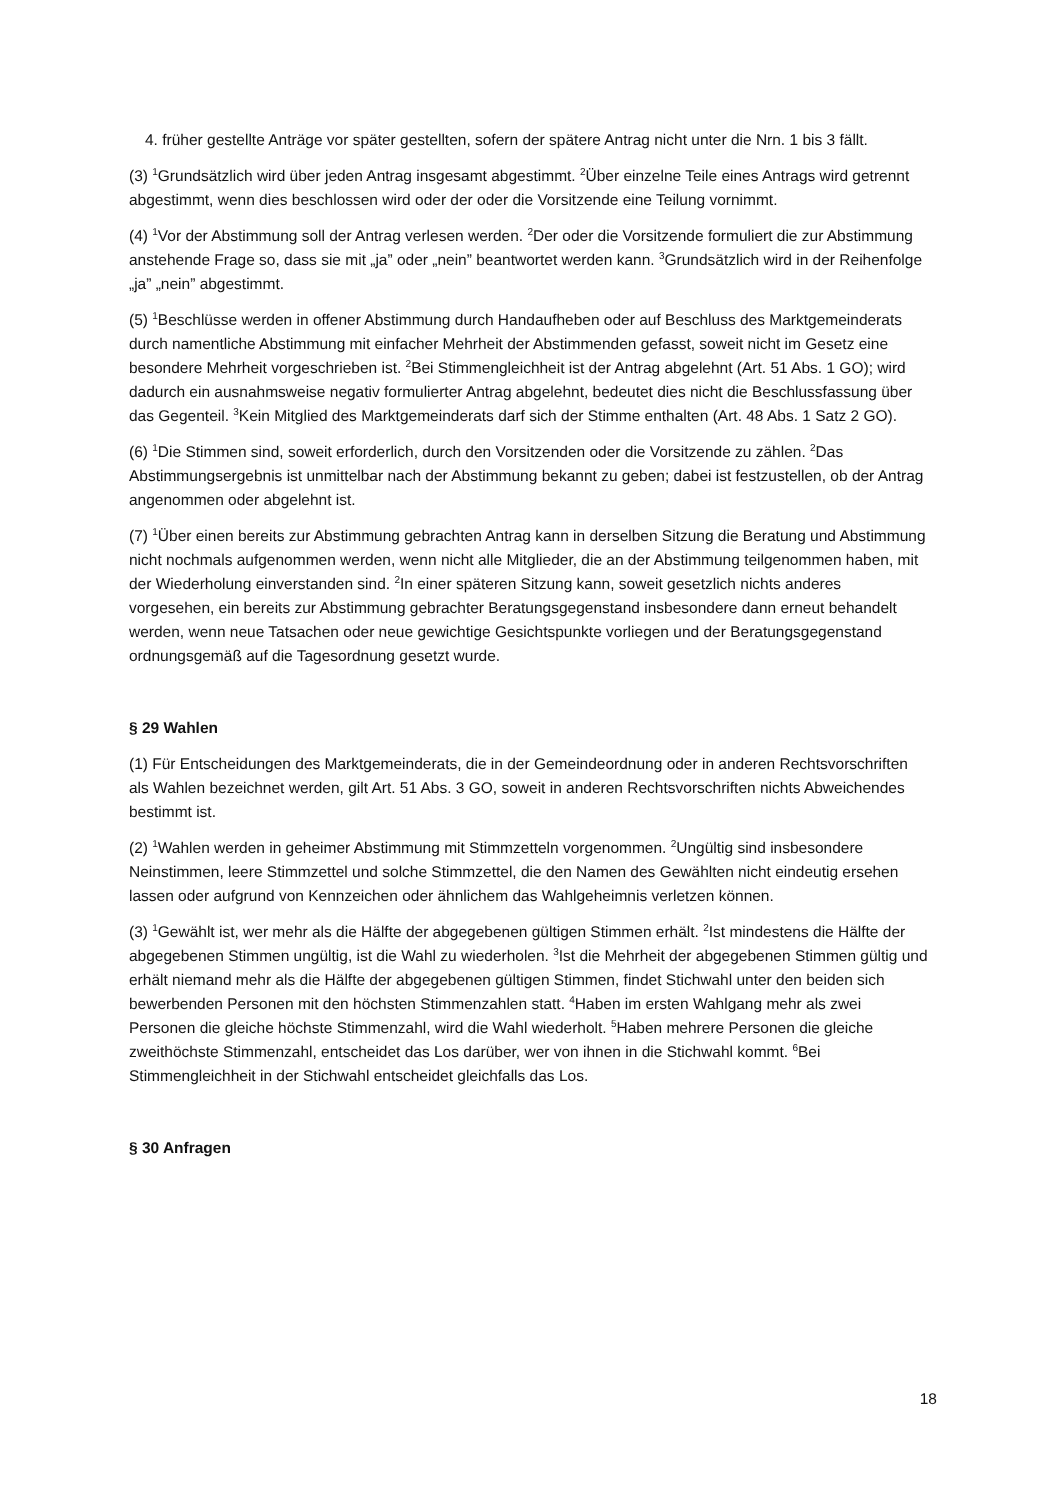4. früher gestellte Anträge vor später gestellten, sofern der spätere Antrag nicht unter die Nrn. 1 bis 3 fällt.
(3) <sup>1</sup>Grundsätzlich wird über jeden Antrag insgesamt abgestimmt. <sup>2</sup>Über einzelne Teile eines Antrags wird getrennt abgestimmt, wenn dies beschlossen wird oder der oder die Vorsitzende eine Teilung vornimmt.
(4) <sup>1</sup>Vor der Abstimmung soll der Antrag verlesen werden. <sup>2</sup>Der oder die Vorsitzende formuliert die zur Abstimmung anstehende Frage so, dass sie mit „ja” oder „nein” beantwortet werden kann. <sup>3</sup>Grundsätzlich wird in der Reihenfolge „ja” „nein” abgestimmt.
(5) <sup>1</sup>Beschlüsse werden in offener Abstimmung durch Handaufheben oder auf Beschluss des Marktgemeinderats durch namentliche Abstimmung mit einfacher Mehrheit der Abstimmenden gefasst, soweit nicht im Gesetz eine besondere Mehrheit vorgeschrieben ist. <sup>2</sup>Bei Stimmengleichheit ist der Antrag abgelehnt (Art. 51 Abs. 1 GO); wird dadurch ein ausnahmsweise negativ formulierter Antrag abgelehnt, bedeutet dies nicht die Beschlussfassung über das Gegenteil. <sup>3</sup>Kein Mitglied des Marktgemeinderats darf sich der Stimme enthalten (Art. 48 Abs. 1 Satz 2 GO).
(6) <sup>1</sup>Die Stimmen sind, soweit erforderlich, durch den Vorsitzenden oder die Vorsitzende zu zählen. <sup>2</sup>Das Abstimmungsergebnis ist unmittelbar nach der Abstimmung bekannt zu geben; dabei ist festzustellen, ob der Antrag angenommen oder abgelehnt ist.
(7) <sup>1</sup>Über einen bereits zur Abstimmung gebrachten Antrag kann in derselben Sitzung die Beratung und Abstimmung nicht nochmals aufgenommen werden, wenn nicht alle Mitglieder, die an der Abstimmung teilgenommen haben, mit der Wiederholung einverstanden sind. <sup>2</sup>In einer späteren Sitzung kann, soweit gesetzlich nichts anderes vorgesehen, ein bereits zur Abstimmung gebrachter Beratungsgegenstand insbesondere dann erneut behandelt werden, wenn neue Tatsachen oder neue gewichtige Gesichtspunkte vorliegen und der Beratungsgegenstand ordnungsgemäß auf die Tagesordnung gesetzt wurde.
§ 29 Wahlen
(1) Für Entscheidungen des Marktgemeinderats, die in der Gemeindeordnung oder in anderen Rechtsvorschriften als Wahlen bezeichnet werden, gilt Art. 51 Abs. 3 GO, soweit in anderen Rechtsvorschriften nichts Abweichendes bestimmt ist.
(2) <sup>1</sup>Wahlen werden in geheimer Abstimmung mit Stimmzetteln vorgenommen. <sup>2</sup>Ungültig sind insbesondere Neinstimmen, leere Stimmzettel und solche Stimmzettel, die den Namen des Gewählten nicht eindeutig ersehen lassen oder aufgrund von Kennzeichen oder ähnlichem das Wahlgeheimnis verletzen können.
(3) <sup>1</sup>Gewählt ist, wer mehr als die Hälfte der abgegebenen gültigen Stimmen erhält. <sup>2</sup>Ist mindestens die Hälfte der abgegebenen Stimmen ungültig, ist die Wahl zu wiederholen. <sup>3</sup>Ist die Mehrheit der abgegebenen Stimmen gültig und erhält niemand mehr als die Hälfte der abgegebenen gültigen Stimmen, findet Stichwahl unter den beiden sich bewerbenden Personen mit den höchsten Stimmenzahlen statt. <sup>4</sup>Haben im ersten Wahlgang mehr als zwei Personen die gleiche höchste Stimmenzahl, wird die Wahl wiederholt. <sup>5</sup>Haben mehrere Personen die gleiche zweithöchste Stimmenzahl, entscheidet das Los darüber, wer von ihnen in die Stichwahl kommt. <sup>6</sup>Bei Stimmengleichheit in der Stichwahl entscheidet gleichfalls das Los.
§ 30 Anfragen
18